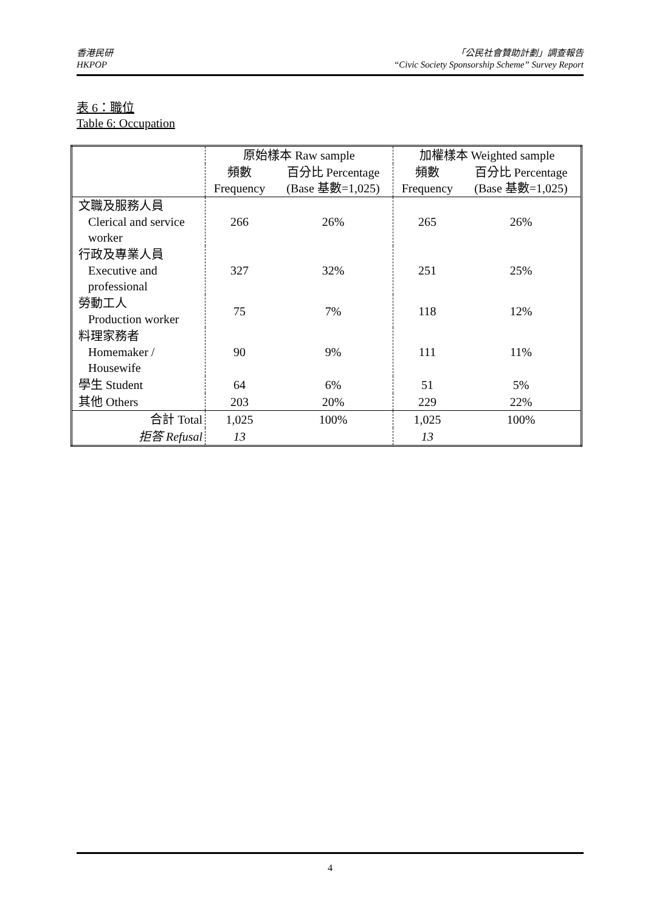香港民研
HKPOP
「公民社會贊助計劃」調查報告
“Civic Society Sponsorship Scheme” Survey Report
表 6：職位
Table 6: Occupation
| | 原始樣本 Raw sample | | 加權樣本 Weighted sample | |
| --- | --- | --- | --- | --- |
| | 頻數 Frequency | 百分比 Percentage (Base 基數=1,025) | 頻數 Frequency | 百分比 Percentage (Base 基數=1,025) |
| 文職及服務人員 Clerical and service worker | 266 | 26% | 265 | 26% |
| 行政及專業人員 Executive and professional | 327 | 32% | 251 | 25% |
| 勞動工人 Production worker | 75 | 7% | 118 | 12% |
| 料理家務者 Homemaker / Housewife | 90 | 9% | 111 | 11% |
| 學生 Student | 64 | 6% | 51 | 5% |
| 其他 Others | 203 | 20% | 229 | 22% |
| 合計 Total | 1,025 | 100% | 1,025 | 100% |
| 拒答 Refusal | 13 | | 13 | |
4